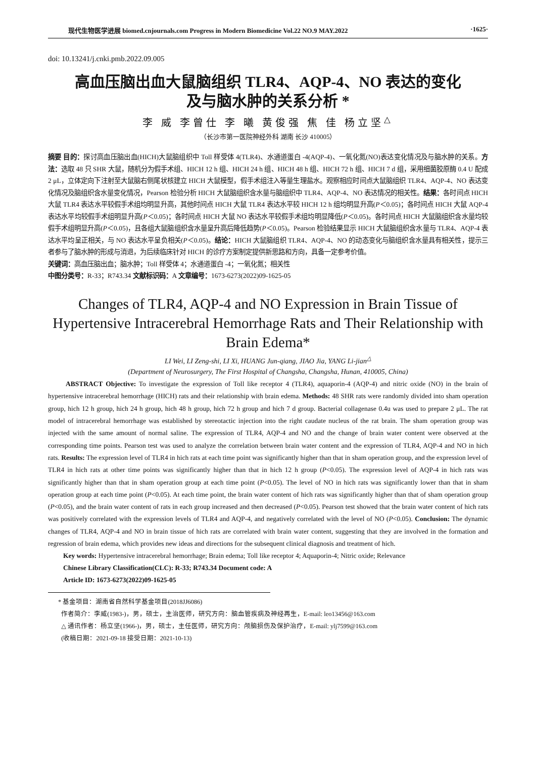现代生物医学进展 biomed.cnjournals.com Progress in Modern Biomedicine Vol.22 NO.9 MAY.2022 ·1625·
doi: 10.13241/j.cnki.pmb.2022.09.005
高血压脑出血大鼠脑组织 TLR4、AQP-4、NO 表达的变化
及与脑水肿的关系分析 *
李 威 李曾仕 李 曦 黄俊强 焦 佳 杨立坚<sup>△</sup>
（长沙市第一医院神经外科 湖南 长沙 410005）
摘要 目的：探讨高血压脑出血(HICH)大鼠脑组织中 Toll 样受体 4(TLR4)、水通道蛋白 -4(AQP-4)、一氧化氮(NO)表达变化情况及与脑水肿的关系。方法：选取 48 只 SHR 大鼠，随机分为假手术组、HICH 12 h 组、HICH 24 h 组、HICH 48 h 组、HICH 72 h 组、HICH 7 d 组，采用细菌胶原酶 0.4 U 配成 2 μL，立体定向下注射至大鼠脑右侧尾状核建立 HICH 大鼠模型，假手术组注入等量生理盐水。观察相应时间点大鼠脑组织 TLR4、AQP-4、NO 表达变化情况及脑组织含水量变化情况，Pearson 检验分析 HICH 大鼠脑组织含水量与脑组织中 TLR4、AQP-4、NO 表达情况的相关性。结果：各时间点 HICH 大鼠 TLR4 表达水平较假手术组均明显升高，其他时间点 HICH 大鼠 TLR4 表达水平较 HICH 12 h 组均明显升高(P＜0.05)；各时间点 HICH 大鼠 AQP-4 表达水平均较假手术组明显升高(P＜0.05)；各时间点 HICH 大鼠 NO 表达水平较假手术组均明显降低(P＜0.05)。各时间点 HICH 大鼠脑组织含水量均较假手术组明显升高(P＜0.05)，且各组大鼠脑组织含水量呈升高后降低趋势(P＜0.05)。Pearson 检验结果显示 HICH 大鼠脑组织含水量与 TLR4、AQP-4 表达水平均呈正相关，与 NO 表达水平呈负相关(P＜0.05)。结论：HICH 大鼠脑组织 TLR4、AQP-4、NO 的动态变化与脑组织含水量具有相关性，提示三者参与了脑水肿的形成与消退，为后续临床针对 HICH 的诊疗方案制定提供新思路和方向，具备一定参考价值。
关键词：高血压脑出血；脑水肿；Toll 样受体 4；水通道蛋白 -4；一氧化氮；相关性
中图分类号：R-33；R743.34 文献标识码：A 文章编号：1673-6273(2022)09-1625-05
Changes of TLR4, AQP-4 and NO Expression in Brain Tissue of Hypertensive Intracerebral Hemorrhage Rats and Their Relationship with Brain Edema*
LI Wei, LI Zeng-shi, LI Xi, HUANG Jun-qiang, JIAO Jia, YANG Li-jian<sup>△</sup>
(Department of Neurosurgery, The First Hospital of Changsha, Changsha, Hunan, 410005, China)
ABSTRACT Objective: To investigate the expression of Toll like receptor 4 (TLR4), aquaporin-4 (AQP-4) and nitric oxide (NO) in the brain of hypertensive intracerebral hemorrhage (HICH) rats and their relationship with brain edema. Methods: 48 SHR rats were randomly divided into sham operation group, hich 12 h group, hich 24 h group, hich 48 h group, hich 72 h group and hich 7 d group. Bacterial collagenase 0.4u was used to prepare 2 μL. The rat model of intracerebral hemorrhage was established by stereotactic injection into the right caudate nucleus of the rat brain. The sham operation group was injected with the same amount of normal saline. The expression of TLR4, AQP-4 and NO and the change of brain water content were observed at the corresponding time points. Pearson test was used to analyze the correlation between brain water content and the expression of TLR4, AQP-4 and NO in hich rats. Results: The expression level of TLR4 in hich rats at each time point was significantly higher than that in sham operation group, and the expression level of TLR4 in hich rats at other time points was significantly higher than that in hich 12 h group (P<0.05). The expression level of AQP-4 in hich rats was significantly higher than that in sham operation group at each time point (P<0.05). The level of NO in hich rats was significantly lower than that in sham operation group at each time point (P<0.05). At each time point, the brain water content of hich rats was significantly higher than that of sham operation group (P<0.05), and the brain water content of rats in each group increased and then decreased (P<0.05). Pearson test showed that the brain water content of hich rats was positively correlated with the expression levels of TLR4 and AQP-4, and negatively correlated with the level of NO (P<0.05). Conclusion: The dynamic changes of TLR4, AQP-4 and NO in brain tissue of hich rats are correlated with brain water content, suggesting that they are involved in the formation and regression of brain edema, which provides new ideas and directions for the subsequent clinical diagnosis and treatment of hich.
Key words: Hypertensive intracerebral hemorrhage; Brain edema; Toll like receptor 4; Aquaporin-4; Nitric oxide; Relevance
Chinese Library Classification(CLC): R-33; R743.34 Document code: A
Article ID: 1673-6273(2022)09-1625-05
* 基金项目：湖南省自然科学基金项目(2018JJ6086)
作者简介：李威(1983-)，男，硕士，主治医师，研究方向：脑血管疾病及神经再生，E-mail: leo13456@163.com
△ 通讯作者：杨立坚(1966-)，男，硕士，主任医师，研究方向：颅脑损伤及保护治疗，E-mail: ylj7599@163.com
(收稿日期：2021-09-18 接受日期：2021-10-13)